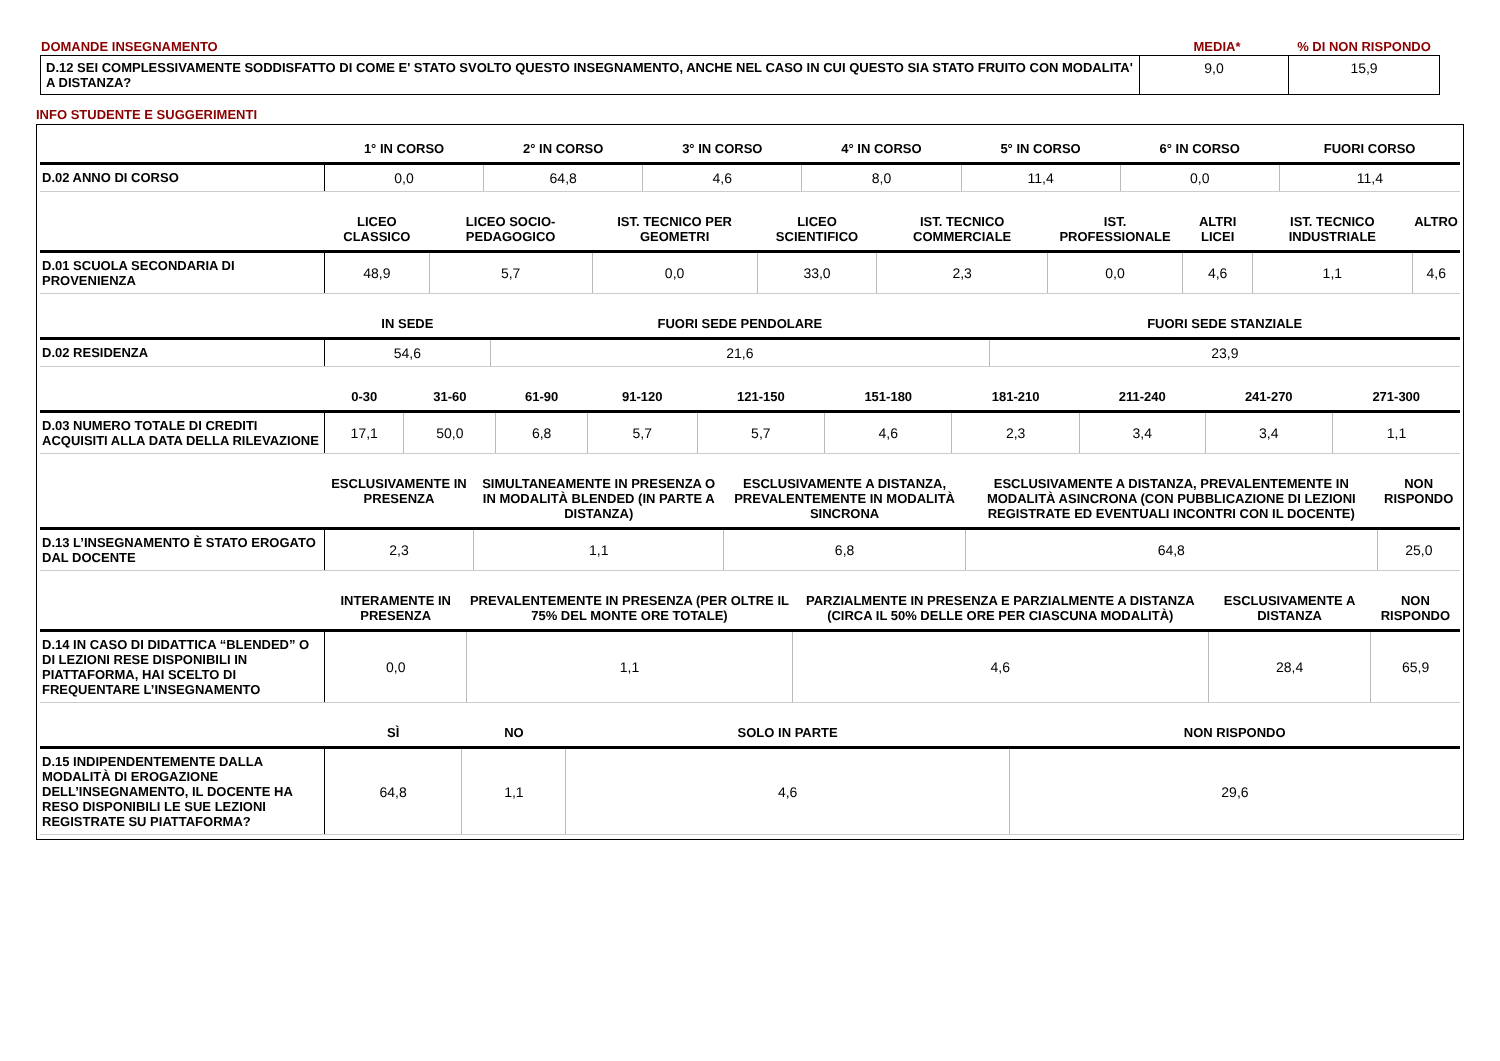| DOMANDE INSEGNAMENTO | MEDIA* | % DI NON RISPONDO |
| D.12 SEI COMPLESSIVAMENTE SODDISFATTO DI COME E' STATO SVOLTO QUESTO INSEGNAMENTO, ANCHE NEL CASO IN CUI QUESTO SIA STATO FRUITO CON MODALITA' A DISTANZA? | 9,0 | 15,9 |
INFO STUDENTE E SUGGERIMENTI
| | 1° IN CORSO | 2° IN CORSO | 3° IN CORSO | 4° IN CORSO | 5° IN CORSO | 6° IN CORSO | FUORI CORSO |
| --- | --- | --- | --- | --- | --- | --- | --- |
| D.02 ANNO DI CORSO | 0,0 | 64,8 | 4,6 | 8,0 | 11,4 | 0,0 | 11,4 |
| | LICEO CLASSICO | LICEO SOCIO-PEDAGOGICO | IST. TECNICO PER GEOMETRI | LICEO SCIENTIFICO | IST. TECNICO COMMERCIALE | IST. PROFESSIONALE | ALTRI LICEI | IST. TECNICO INDUSTRIALE | ALTRO |
| --- | --- | --- | --- | --- | --- | --- | --- | --- | --- |
| D.01 SCUOLA SECONDARIA DI PROVENIENZA | 48,9 | 5,7 | 0,0 | 33,0 | 2,3 | 0,0 | 4,6 | 1,1 | 4,6 |
| | IN SEDE | FUORI SEDE PENDOLARE | FUORI SEDE STANZIALE |
| --- | --- | --- | --- |
| D.02 RESIDENZA | 54,6 | 21,6 | 23,9 |
| | 0-30 | 31-60 | 61-90 | 91-120 | 121-150 | 151-180 | 181-210 | 211-240 | 241-270 | 271-300 |
| --- | --- | --- | --- | --- | --- | --- | --- | --- | --- | --- |
| D.03 NUMERO TOTALE DI CREDITI ACQUISITI ALLA DATA DELLA RILEVAZIONE | 17,1 | 50,0 | 6,8 | 5,7 | 5,7 | 4,6 | 2,3 | 3,4 | 3,4 | 1,1 |
| | ESCLUSIVAMENTE IN PRESENZA | SIMULTANEAMENTE IN PRESENZA O IN MODALITÀ BLENDED (IN PARTE A DISTANZA) | ESCLUSIVAMENTE A DISTANZA, PREVALENTEMENTE IN MODALITÀ SINCRONA | ESCLUSIVAMENTE A DISTANZA, PREVALENTEMENTE IN MODALITÀ ASINCRONA (CON PUBBLICAZIONE DI LEZIONI REGISTRATE ED EVENTUALI INCONTRI CON IL DOCENTE) | NON RISPONDO |
| --- | --- | --- | --- | --- | --- |
| D.13 L’INSEGNAMENTO È STATO EROGATO DAL DOCENTE | 2,3 | 1,1 | 6,8 | 64,8 | 25,0 |
| | INTERAMENTE IN PRESENZA | PREVALENTEMENTE IN PRESENZA (PER OLTRE IL 75% DEL MONTE ORE TOTALE) | PARZIALMENTE IN PRESENZA E PARZIALMENTE A DISTANZA (CIRCA IL 50% DELLE ORE PER CIASCUNA MODALITÀ) | ESCLUSIVAMENTE A DISTANZA | NON RISPONDO |
| --- | --- | --- | --- | --- | --- |
| D.14 IN CASO DI DIDATTICA “BLENDED” O DI LEZIONI RESE DISPONIBILI IN PIATTAFORMA, HAI SCELTO DI FREQUENTARE L’INSEGNAMENTO | 0,0 | 1,1 | 4,6 | 28,4 | 65,9 |
| | SÌ | NO | SOLO IN PARTE | NON RISPONDO |
| --- | --- | --- | --- | --- |
| D.15 INDIPENDENTEMENTE DALLA MODALITÀ DI EROGAZIONE DELL’INSEGNAMENTO, IL DOCENTE HA RESO DISPONIBILI LE SUE LEZIONI REGISTRATE SU PIATTAFORMA? | 64,8 | 1,1 | 4,6 | 29,6 |